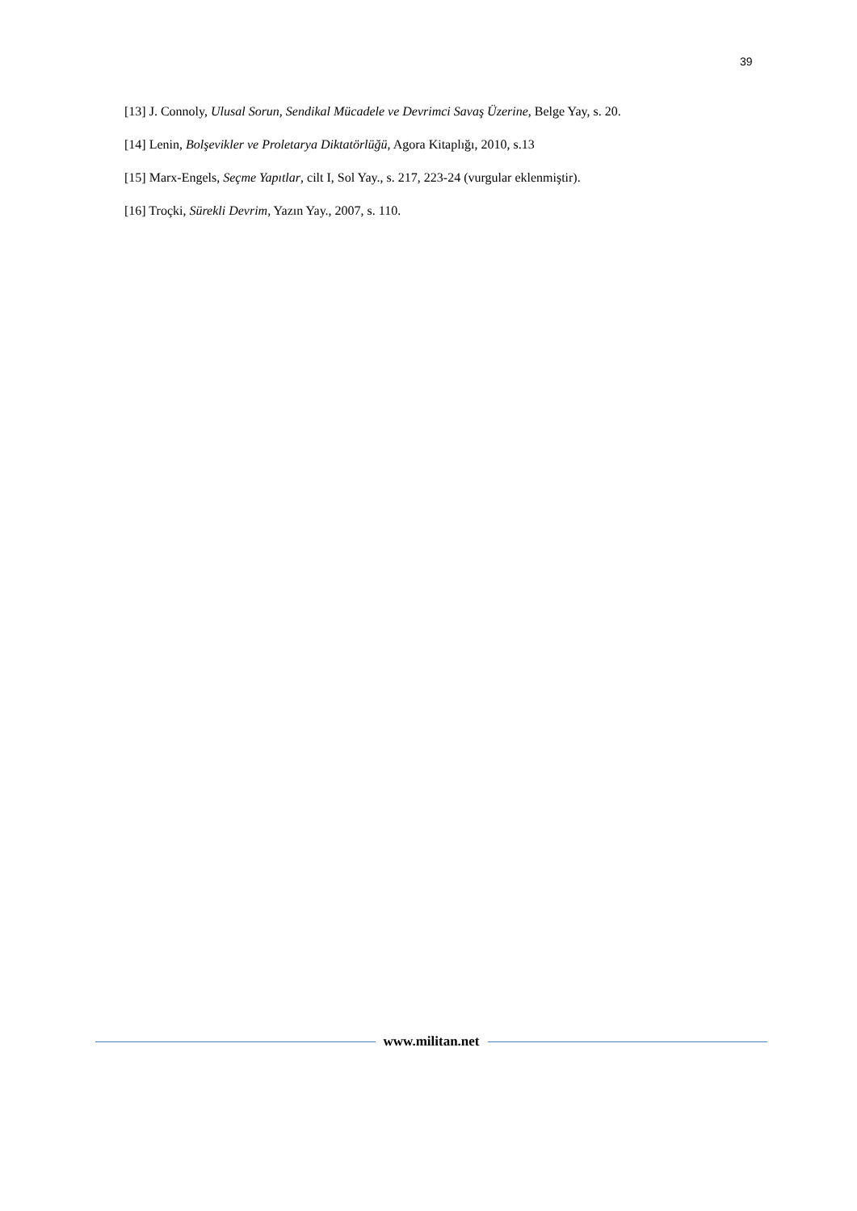39
[13] J. Connoly, Ulusal Sorun, Sendikal Mücadele ve Devrimci Savaş Üzerine, Belge Yay, s. 20.
[14] Lenin, Bolşevikler ve Proletarya Diktatörlüğü, Agora Kitaplığı, 2010, s.13
[15] Marx-Engels, Seçme Yapıtlar, cilt I, Sol Yay., s. 217, 223-24 (vurgular eklenmiştir).
[16] Troçki, Sürekli Devrim, Yazın Yay., 2007, s. 110.
www.militan.net